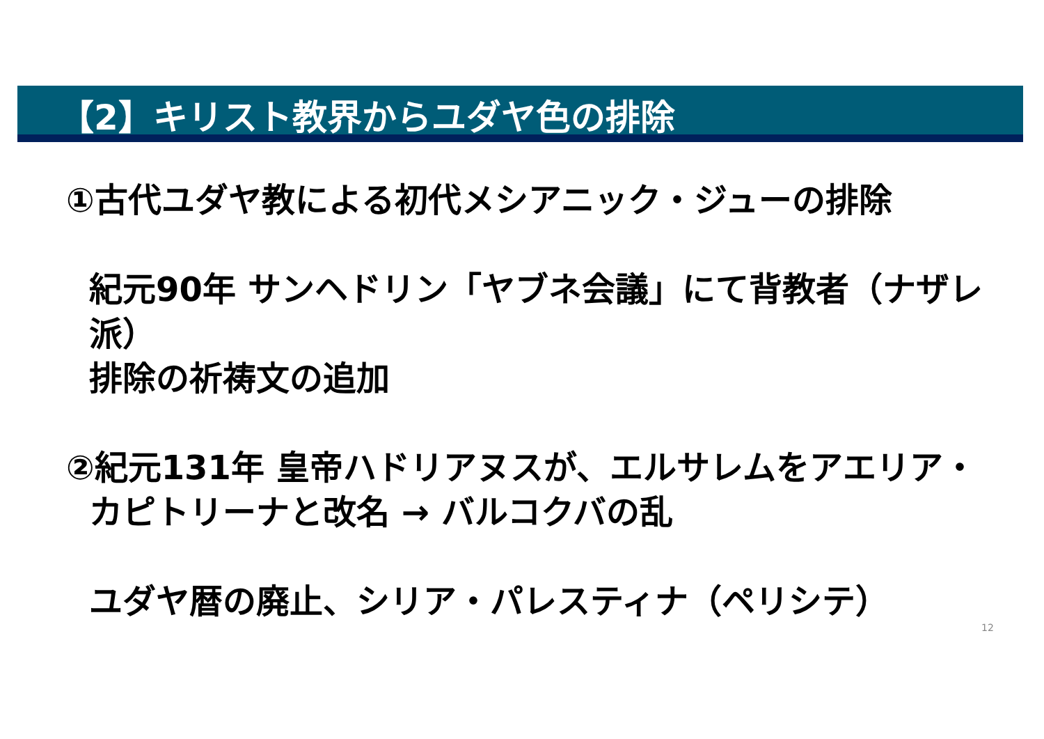【2】キリスト教界からユダヤ色の排除
①古代ユダヤ教による初代メシアニック・ジューの排除
紀元90年 サンヘドリン「ヤブネ会議」にて背教者（ナザレ派）
排除の祈祷文の追加
②紀元131年 皇帝ハドリアヌスが、エルサレムをアエリア・
カピトリーナと改名 → バルコクバの乱
ユダヤ暦の廃止、シリア・パレスティナ（ペリシテ）
12